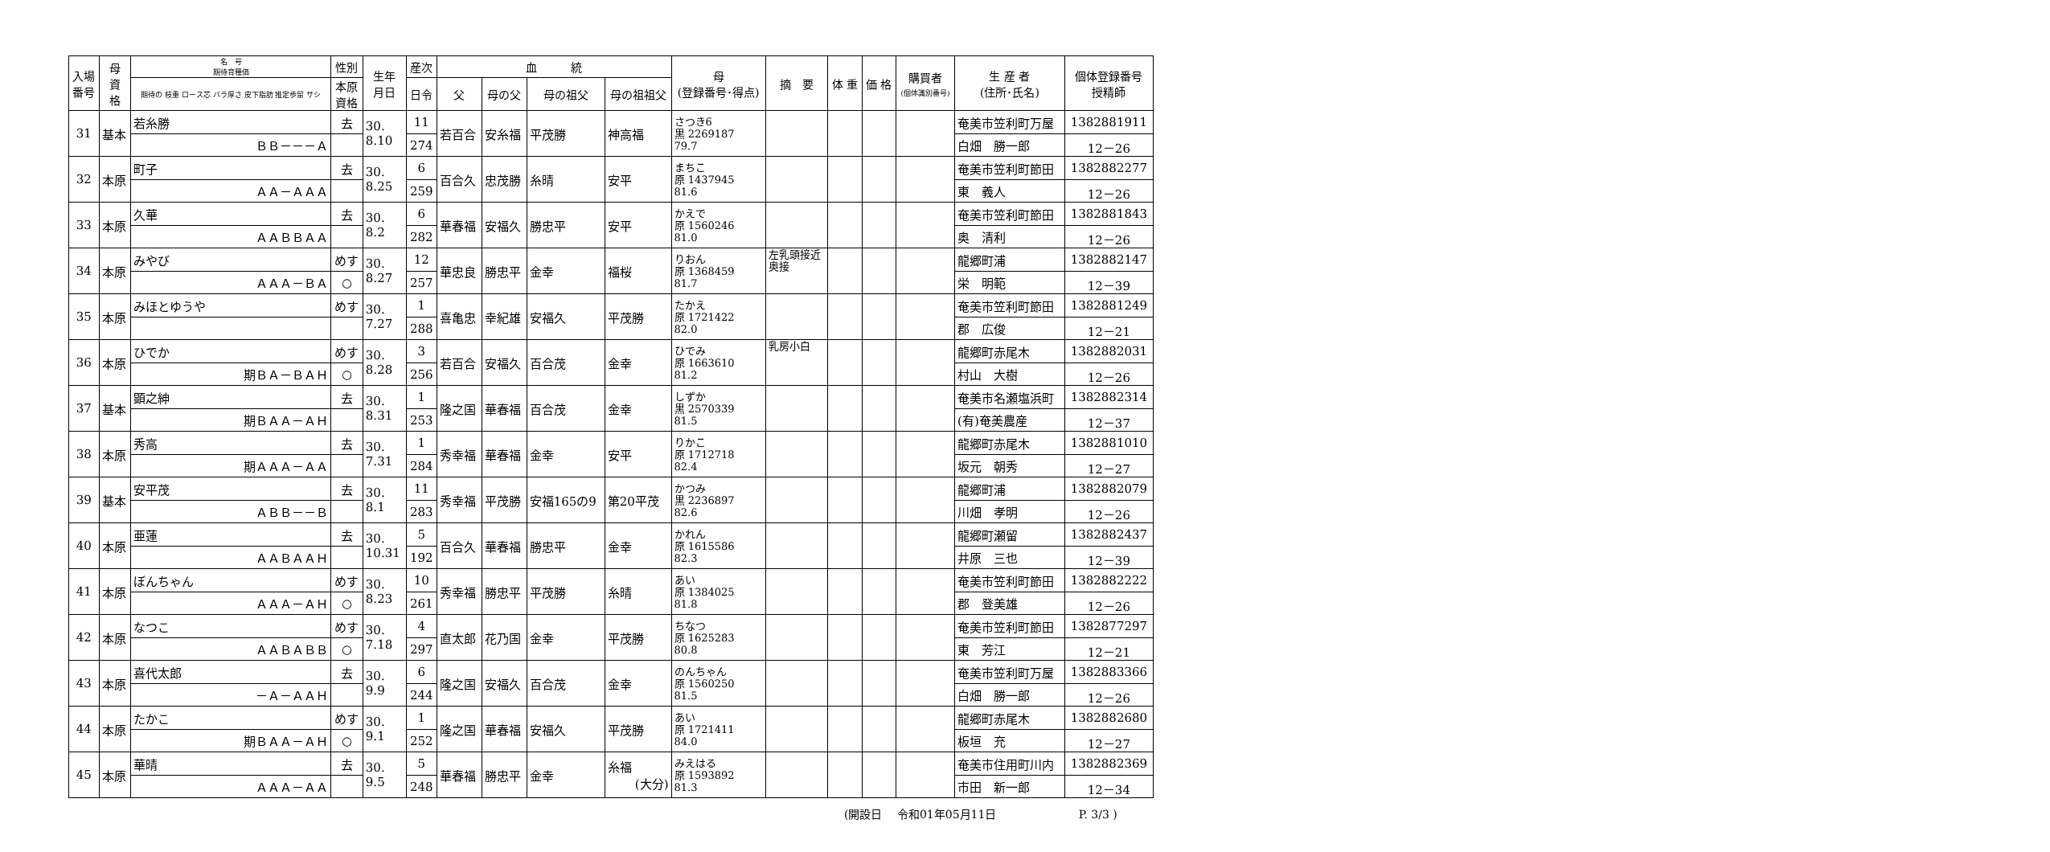| 入場 番号 | 母 資 格 | 名 号 期待育種価 | 性別 | 生年 月日 | 産次 | 血 統 | | | | 母 (登録番号･得点) | 摘 要 | 体 重 | 価 格 | 購買者 (個体識別番号) | 生 産 者 (住所･氏名) | 個体登録番号 授精師 |
| --- | --- | --- | --- | --- | --- | --- | --- | --- | --- | --- | --- | --- | --- | --- | --- | --- |
| | | 期待の 枝重 ロース芯 バラ厚さ 皮下脂肪 推定歩留 サシ | 本原 資格 | | 日令 | 父 | 母の父 | 母の祖父 | 母の祖祖父 | | | | | | | |
| 31 | 基本 | 若糸勝 | 去 | 30. 8.10 | 11 | 若百合 | 安糸福 | 平茂勝 | 神高福 | さつき6 黒 2269187 79.7 | | | | | 奄美市笠利町万屋 | 1382881911 |
| | | ＢＢ－－－Ａ | | | 274 | | | | | | | | | | 白畑 勝一郎 | 12－26 |
| 32 | 本原 | 町子 | 去 | 30. 8.25 | 6 | 百合久 | 忠茂勝 | 糸晴 | 安平 | まちこ 原 1437945 81.6 | | | | | 奄美市笠利町節田 | 1382882277 |
| | | ＡＡ－ＡＡＡ | | | 259 | | | | | | | | | | 東 義人 | 12－26 |
| 33 | 本原 | 久華 | 去 | 30. 8.2 | 6 | 華春福 | 安福久 | 勝忠平 | 安平 | かえで 原 1560246 81.0 | | | | | 奄美市笠利町節田 | 1382881843 |
| | | ＡＡＢＢＡＡ | | | 282 | | | | | | | | | | 奥 清利 | 12－26 |
| 34 | 本原 | みやび | めす | 30. 8.27 | 12 | 華忠良 | 勝忠平 | 金幸 | 福桜 | りおん 原 1368459 81.7 | 左乳頭接近 奥接 | | | | 龍郷町浦 | 1382882147 |
| | | ＡＡＡ－ＢＡ | ○ | | 257 | | | | | | | | | | 栄 明範 | 12－39 |
| 35 | 本原 | みほとゆうや | めす | 30. 7.27 | 1 | 喜亀忠 | 幸紀雄 | 安福久 | 平茂勝 | たかえ 原 1721422 82.0 | | | | | 奄美市笠利町節田 | 1382881249 |
| | | | | | 288 | | | | | | | | | | 郡 広俊 | 12－21 |
| 36 | 本原 | ひでか | めす | 30. 8.28 | 3 | 若百合 | 安福久 | 百合茂 | 金幸 | ひでみ 原 1663610 81.2 | 乳房小白 | | | | 龍郷町赤尾木 | 1382882031 |
| | | 期ＢＡ－ＢＡＨ | ○ | | 256 | | | | | | | | | | 村山 大樹 | 12－26 |
| 37 | 基本 | 顕之紳 | 去 | 30. 8.31 | 1 | 隆之国 | 華春福 | 百合茂 | 金幸 | しずか 黒 2570339 81.5 | | | | | 奄美市名瀬塩浜町 | 1382882314 |
| | | 期ＢＡＡ－ＡＨ | | | 253 | | | | | | | | | | (有)奄美農産 | 12－37 |
| 38 | 本原 | 秀高 | 去 | 30. 7.31 | 1 | 秀幸福 | 華春福 | 金幸 | 安平 | りかこ 原 1712718 82.4 | | | | | 龍郷町赤尾木 | 1382881010 |
| | | 期ＡＡＡ－ＡＡ | | | 284 | | | | | | | | | | 坂元 朝秀 | 12－27 |
| 39 | 基本 | 安平茂 | 去 | 30. 8.1 | 11 | 秀幸福 | 平茂勝 | 安福165の9 | 第20平茂 | かつみ 黒 2236897 82.6 | | | | | 龍郷町浦 | 1382882079 |
| | | ＡＢＢ－－Ｂ | | | 283 | | | | | | | | | | 川畑 孝明 | 12－26 |
| 40 | 本原 | 亜蓮 | 去 | 30. 10.31 | 5 | 百合久 | 華春福 | 勝忠平 | 金幸 | かれん 原 1615586 82.3 | | | | | 龍郷町瀬留 | 1382882437 |
| | | ＡＡＢＡＡＨ | | | 192 | | | | | | | | | | 井原 三也 | 12－39 |
| 41 | 本原 | ぼんちゃん | めす | 30. 8.23 | 10 | 秀幸福 | 勝忠平 | 平茂勝 | 糸晴 | あい 原 1384025 81.8 | | | | | 奄美市笠利町節田 | 1382882222 |
| | | ＡＡＡ－ＡＨ | ○ | | 261 | | | | | | | | | | 郡 登美雄 | 12－26 |
| 42 | 本原 | なつこ | めす | 30. 7.18 | 4 | 直太郎 | 花乃国 | 金幸 | 平茂勝 | ちなつ 原 1625283 80.8 | | | | | 奄美市笠利町節田 | 1382877297 |
| | | ＡＡＢＡＢＢ | ○ | | 297 | | | | | | | | | | 東 芳江 | 12－21 |
| 43 | 本原 | 喜代太郎 | 去 | 30. 9.9 | 6 | 隆之国 | 安福久 | 百合茂 | 金幸 | のんちゃん 原 1560250 81.5 | | | | | 奄美市笠利町万屋 | 1382883366 |
| | | －Ａ－ＡＡＨ | | | 244 | | | | | | | | | | 白畑 勝一郎 | 12－26 |
| 44 | 本原 | たかこ | めす | 30. 9.1 | 1 | 隆之国 | 華春福 | 安福久 | 平茂勝 | あい 原 1721411 84.0 | | | | | 龍郷町赤尾木 | 1382882680 |
| | | 期ＢＡＡ－ＡＨ | ○ | | 252 | | | | | | | | | | 板垣 充 | 12－27 |
| 45 | 本原 | 華晴 | 去 | 30. 9.5 | 5 | 華春福 | 勝忠平 | 金幸 | 糸福 (大分) | みえはる 原 1593892 81.3 | | | | | 奄美市住用町川内 | 1382882369 |
| | | ＡＡＡ－ＡＡ | | | 248 | | | | | | | | | | 市田 新一郎 | 12－34 |
(開設日　 令和01年05月11日　　　　　　　 P. 3/3 )